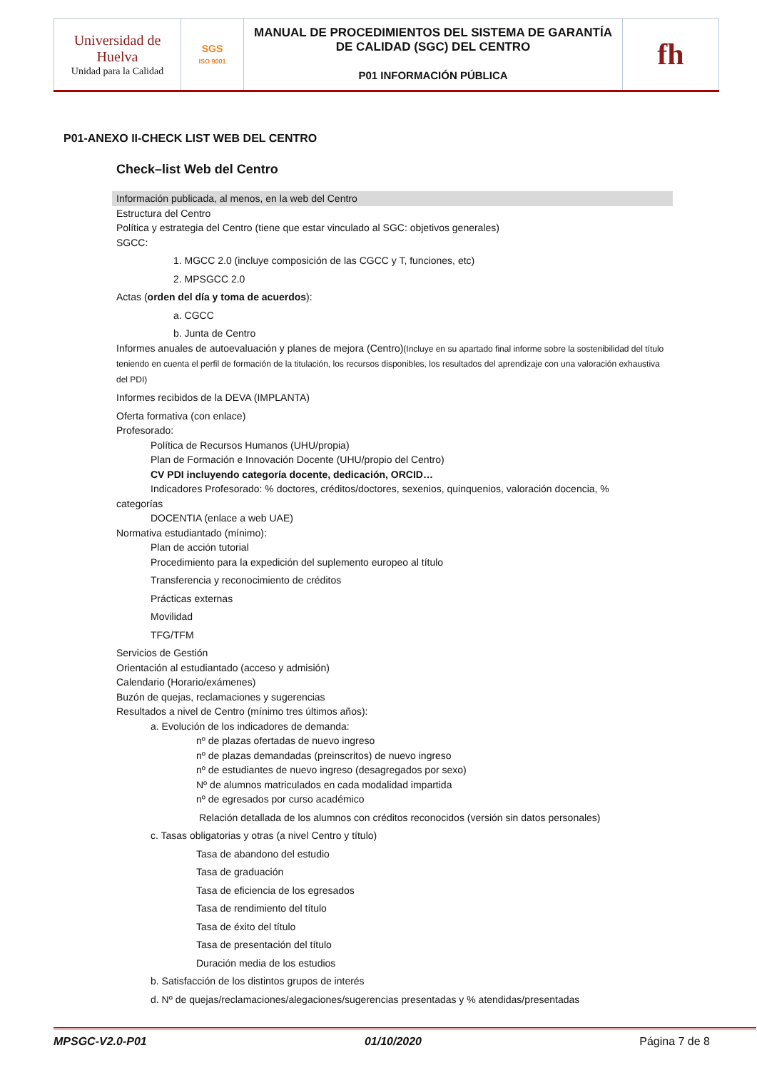| Universidad de Huelva Unidad para la Calidad | SGS ISO 9001 | MANUAL DE PROCEDIMIENTOS DEL SISTEMA DE GARANTÍA DE CALIDAD (SGC) DEL CENTRO P01 INFORMACIÓN PÚBLICA | fh |
P01-ANEXO II-CHECK LIST WEB DEL CENTRO
Check–list Web del Centro
Información publicada, al menos, en la web del Centro
Estructura del Centro
Política y estrategia del Centro (tiene que estar vinculado al SGC: objetivos generales)
SGCC:
1. MGCC 2.0 (incluye composición de las CGCC y T, funciones, etc)
2. MPSGCC 2.0
Actas (orden del día y toma de acuerdos):
a. CGCC
b. Junta de Centro
Informes anuales de autoevaluación y planes de mejora (Centro)(Incluye en su apartado final informe sobre la sostenibilidad del título teniendo en cuenta el perfil de formación de la titulación, los recursos disponibles, los resultados del aprendizaje con una valoración exhaustiva del PDI)
Informes recibidos de la DEVA (IMPLANTA)
Oferta formativa (con enlace)
Profesorado:
Política de Recursos Humanos (UHU/propia)
Plan de Formación e Innovación Docente (UHU/propio del Centro)
CV PDI incluyendo categoría docente, dedicación, ORCID…
Indicadores Profesorado: % doctores, créditos/doctores, sexenios, quinquenios, valoración docencia, %
categorías
DOCENTIA (enlace a web UAE)
Normativa estudiantado (mínimo):
Plan de acción tutorial
Procedimiento para la expedición del suplemento europeo al título
Transferencia y reconocimiento de créditos
Prácticas externas
Movilidad
TFG/TFM
Servicios de Gestión
Orientación al estudiantado (acceso y admisión)
Calendario (Horario/exámenes)
Buzón de quejas, reclamaciones y sugerencias
Resultados a nivel de Centro (mínimo tres últimos años):
a. Evolución de los indicadores de demanda:
nº de plazas ofertadas de nuevo ingreso
nº de plazas demandadas (preinscritos) de nuevo ingreso
nº de estudiantes de nuevo ingreso (desagregados por sexo)
Nº de alumnos matriculados en cada modalidad impartida
nº de egresados por curso académico
Relación detallada de los alumnos con créditos reconocidos (versión sin datos personales)
c. Tasas obligatorias y otras (a nivel Centro y título)
Tasa de abandono del estudio
Tasa de graduación
Tasa de eficiencia de los egresados
Tasa de rendimiento del título
Tasa de éxito del título
Tasa de presentación del título
Duración media de los estudios
b. Satisfacción de los distintos grupos de interés
d. Nº de quejas/reclamaciones/alegaciones/sugerencias presentadas y % atendidas/presentadas
MPSGC-V2.0-P01 01/10/2020 Página 7 de 8